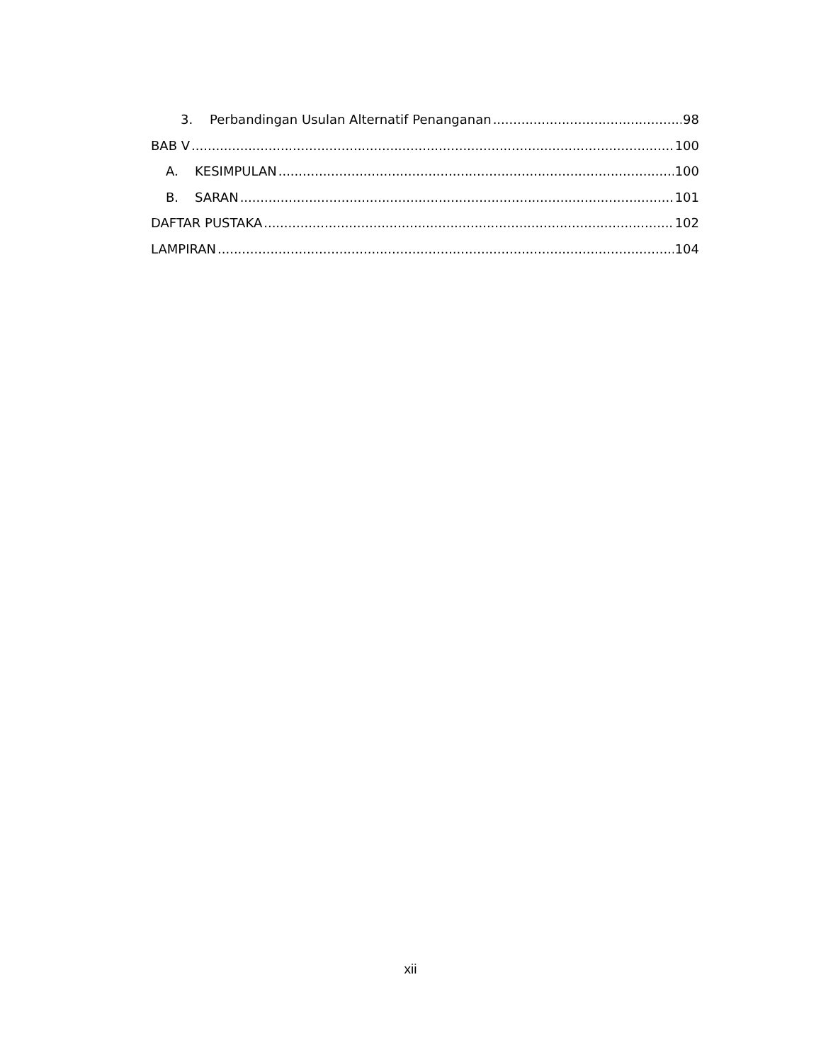3. Perbandingan Usulan Alternatif Penanganan 98
BAB V 100
A. KESIMPULAN 100
B. SARAN 101
DAFTAR PUSTAKA 102
LAMPIRAN 104
xii